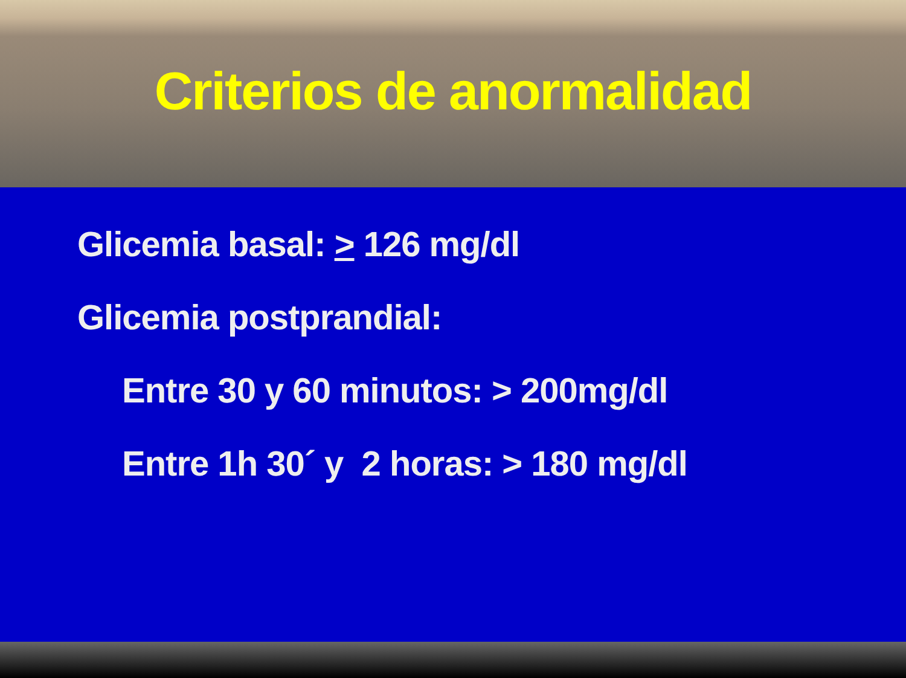Criterios de anormalidad
Glicemia basal: > 126 mg/dl
Glicemia postprandial:
Entre 30 y 60 minutos: > 200mg/dl
Entre 1h 30´ y 2 horas: > 180 mg/dl